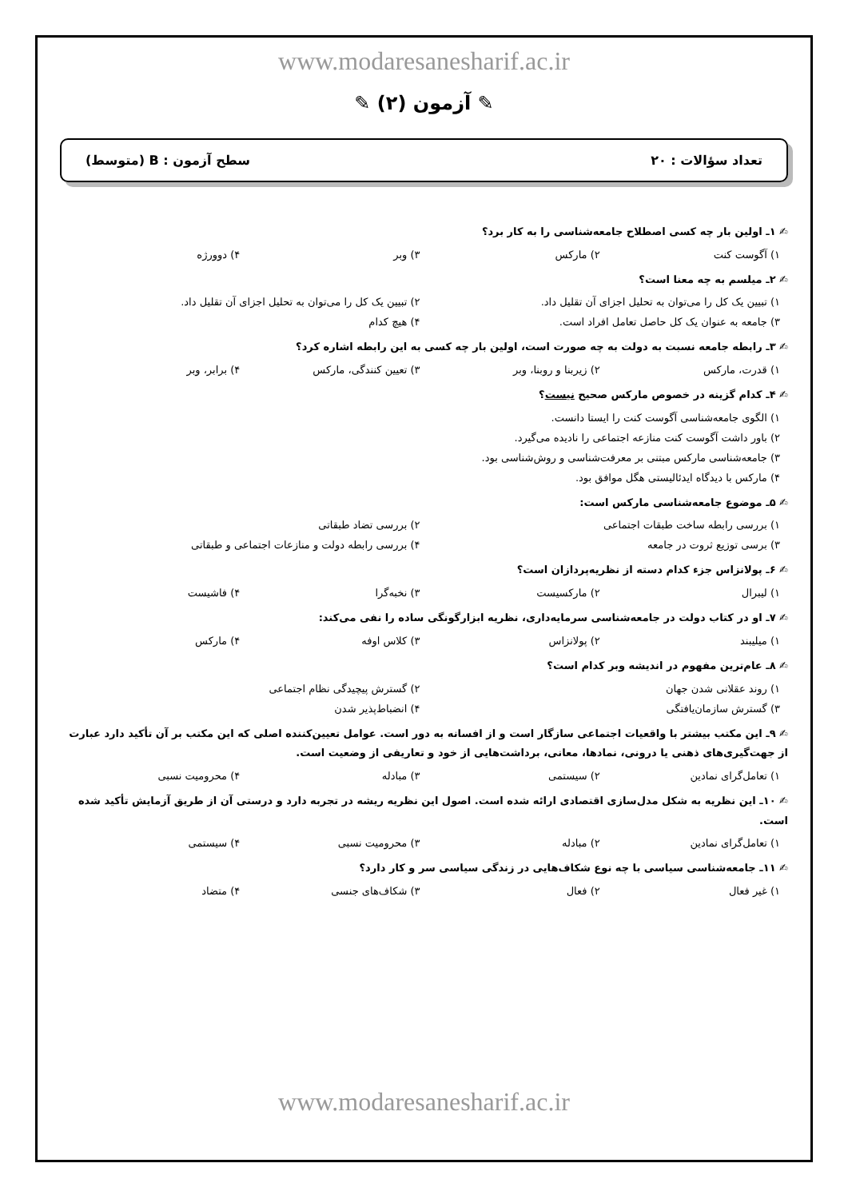www.modaresanesharif.ac.ir
✎ آزمون (۲) ✎
تعداد سؤالات : ۲۰ سطح آزمون : B (متوسط)
✍ ۱ـ اولین بار چه کسی اصطلاح جامعه‌شناسی را به کار برد؟
۱) آگوست کنت ۲) مارکس ۳) وبر ۴) دوورژه
✍ ۲ـ میلسم به چه معنا است؟
۱) تبیین یک کل را می‌توان به تحلیل اجزای آن تقلیل داد. ۲) تبیین یک کل را می‌توان به تحلیل اجزای آن تقلیل داد. ۳) جامعه به عنوان یک کل حاصل تعامل افراد است. ۴) هیچ کدام
✍ ۳ـ رابطه جامعه نسبت به دولت به چه صورت است، اولین بار چه کسی به این رابطه اشاره کرد؟
۱) قدرت، مارکس ۲) زیربنا و روبنا، وبر ۳) تعیین کنندگی، مارکس ۴) برابر، وبر
✍ ۴ـ کدام گزینه در خصوص مارکس صحیح نیست؟
۱) الگوی جامعه‌شناسی آگوست کنت را ایستا دانست.
۲) باور داشت آگوست کنت منازعه اجتماعی را نادیده می‌گیرد.
۳) جامعه‌شناسی مارکس مبتنی بر معرفت‌شناسی و روش‌شناسی بود.
۴) مارکس با دیدگاه ایدئالیستی هگل موافق بود.
✍ ۵ـ موضوع جامعه‌شناسی مارکس است:
۱) بررسی رابطه ساخت طبقات اجتماعی ۲) بررسی تضاد طبقاتی ۳) برسی توزیع ثروت در جامعه ۴) بررسی رابطه دولت و منازعات اجتماعی و طبقاتی
✍ ۶ـ پولانزاس جزء کدام دسته از نظریه‌پردازان است؟
۱) لیبرال ۲) مارکسیست ۳) نخبه‌گرا ۴) فاشیست
✍ ۷ـ او در کتاب دولت در جامعه‌شناسی سرمایه‌داری، نظریه ابزارگونگی ساده را نفی می‌کند:
۱) میلیبند ۲) پولانزاس ۳) کلاس اوفه ۴) مارکس
✍ ۸ـ عام‌ترین مفهوم در اندیشه وبر کدام است؟
۱) روند عقلانی شدن جهان ۲) گسترش پیچیدگی نظام اجتماعی ۳) گسترش سازمان‌یافتگی ۴) انضباط‌پذیر شدن
✍ ۹ـ این مکتب بیشتر با واقعیات اجتماعی سازگار است و از افسانه به دور است. عوامل تعیین‌کننده اصلی که این مکتب بر آن تأکید دارد عبارت از جهت‌گیری‌های ذهنی یا درونی، نمادها، معانی، برداشت‌هایی از خود و تعاریفی از وضعیت است.
۱) تعامل‌گرای نمادین ۲) سیستمی ۳) مبادله ۴) محرومیت نسبی
✍ ۱۰ـ این نظریه به شکل مدل‌سازی اقتصادی ارائه شده است. اصول این نظریه ریشه در تجربه دارد و درستی آن از طریق آزمایش تأکید شده است.
۱) تعامل‌گرای نمادین ۲) مبادله ۳) محرومیت نسبی ۴) سیستمی
✍ ۱۱ـ جامعه‌شناسی سیاسی با چه نوع شکاف‌هایی در زندگی سیاسی سر و کار دارد؟
۱) غیر فعال ۲) فعال ۳) شکاف‌های جنسی ۴) متضاد
www.modaresanesharif.ac.ir